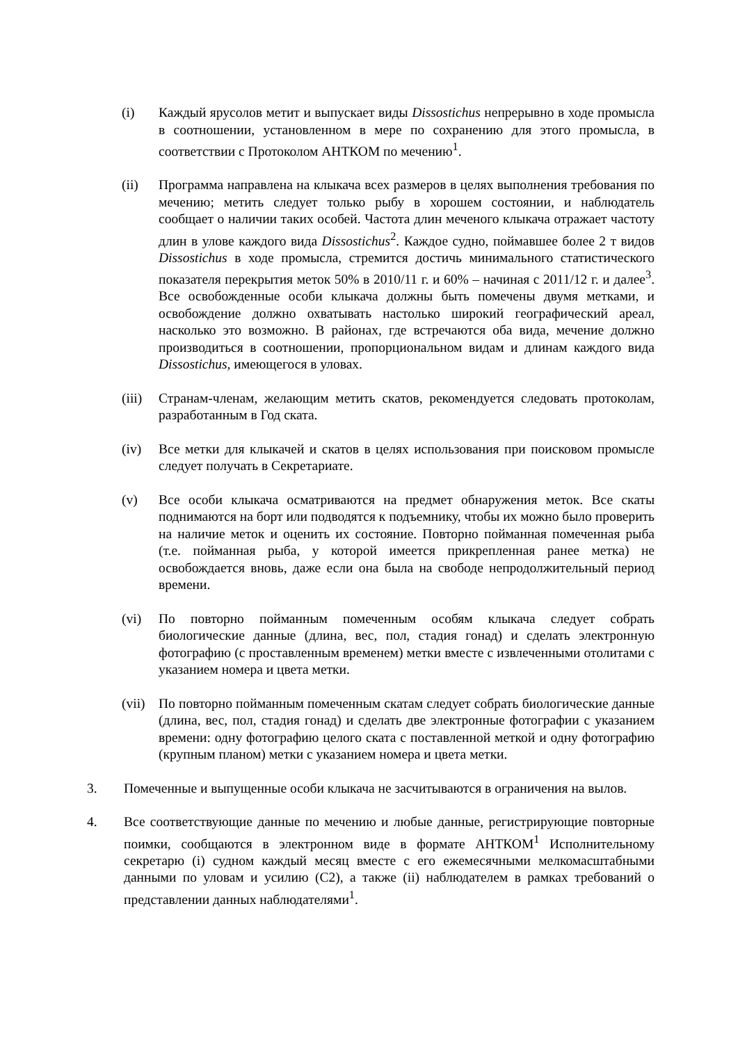(i) Каждый ярусолов метит и выпускает виды Dissostichus непрерывно в ходе промысла в соотношении, установленном в мере по сохранению для этого промысла, в соответствии с Протоколом АНТКОМ по мечению<sup>1</sup>.
(ii) Программа направлена на клыкача всех размеров в целях выполнения требования по мечению; метить следует только рыбу в хорошем состоянии, и наблюдатель сообщает о наличии таких особей. Частота длин меченого клыкача отражает частоту длин в улове каждого вида Dissostichus<sup>2</sup>. Каждое судно, поймавшее более 2 т видов Dissostichus в ходе промысла, стремится достичь минимального статистического показателя перекрытия меток 50% в 2010/11 г. и 60% – начиная с 2011/12 г. и далее<sup>3</sup>. Все освобожденные особи клыкача должны быть помечены двумя метками, и освобождение должно охватывать настолько широкий географический ареал, насколько это возможно. В районах, где встречаются оба вида, мечение должно производиться в соотношении, пропорциональном видам и длинам каждого вида Dissostichus, имеющегося в уловах.
(iii)
Странам-членам, желающим метить скатов, рекомендуется следовать протоколам, разработанным в Год ската.
(iv) Все метки для клыкачей и скатов в целях использования при поисковом промысле следует получать в Секретариате.
(v) Все особи клыкача осматриваются на предмет обнаружения меток. Все скаты поднимаются на борт или подводятся к подъемнику, чтобы их можно было проверить на наличие меток и оценить их состояние. Повторно пойманная помеченная рыба (т.е. пойманная рыба, у которой имеется прикрепленная ранее метка) не освобождается вновь, даже если она была на свободе непродолжительный период времени.
(vi) По повторно пойманным помеченным особям клыкача следует собрать биологические данные (длина, вес, пол, стадия гонад) и сделать электронную фотографию (с проставленным временем) метки вместе с извлеченными отолитами с указанием номера и цвета метки.
(vii)
По повторно пойманным помеченным скатам следует собрать биологические данные (длина, вес, пол, стадия гонад) и сделать две электронные фотографии с указанием времени: одну фотографию целого ската с поставленной меткой и одну фотографию (крупным планом) метки с указанием номера и цвета метки.
3. Помеченные и выпущенные особи клыкача не засчитываются в ограничения на вылов.
4. Все соответствующие данные по мечению и любые данные, регистрирующие повторные поимки, сообщаются в электронном виде в формате АНТКОМ<sup>1</sup> Исполнительному секретарю (i) судном каждый месяц вместе с его ежемесячными мелкомасштабными данными по уловам и усилию (C2), а также (ii) наблюдателем в рамках требований о представлении данных наблюдателями<sup>1</sup>.